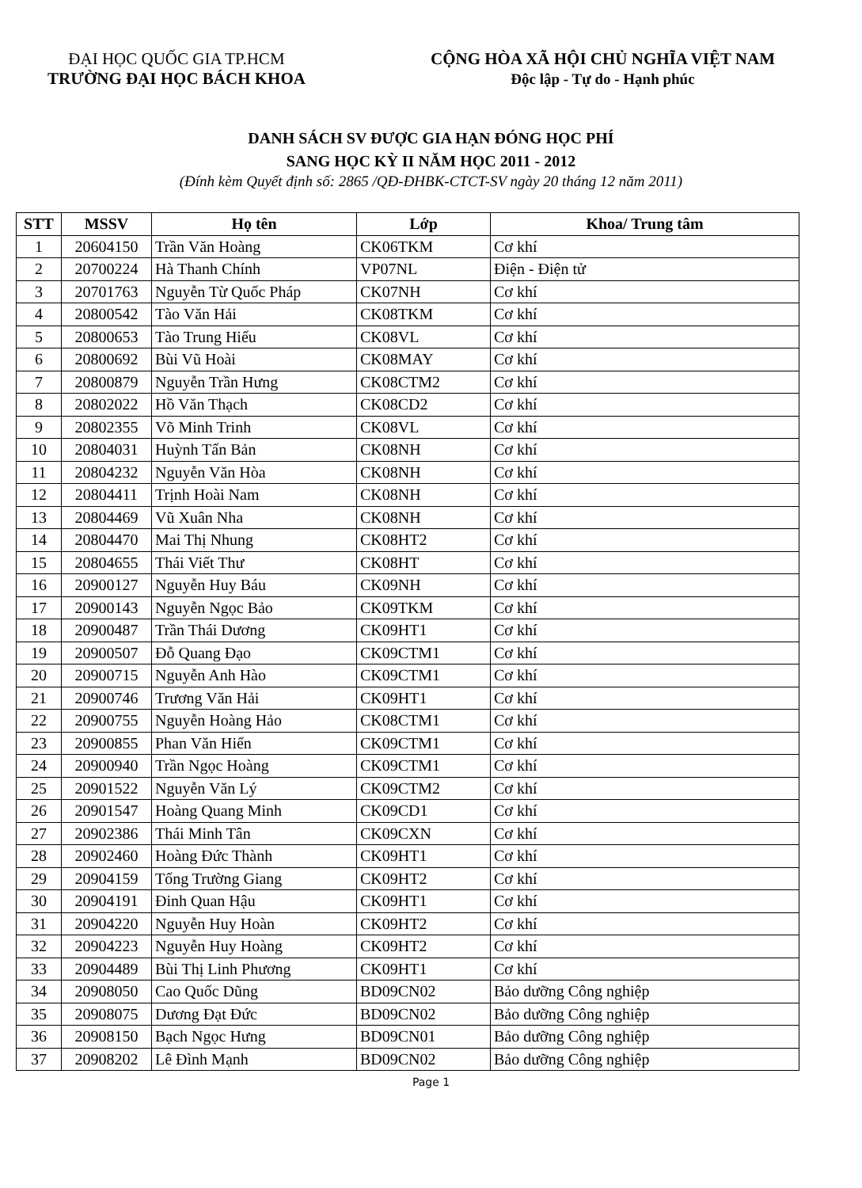ĐẠI HỌC QUỐC GIA TP.HCM
TRƯỜNG ĐẠI HỌC BÁCH KHOA
CỘNG HÒA XÃ HỘI CHỦ NGHĨA VIỆT NAM
Độc lập - Tự do - Hạnh phúc
DANH SÁCH SV ĐƯỢC GIA HẠN ĐÓNG HỌC PHÍ
SANG HỌC KỲ II NĂM HỌC 2011 - 2012
(Đính kèm Quyết định số: 2865 /QĐ-ĐHBK-CTCT-SV ngày 20 tháng 12 năm 2011)
| STT | MSSV | Họ tên | Lớp | Khoa/ Trung tâm |
| --- | --- | --- | --- | --- |
| 1 | 20604150 | Trần Văn Hoàng | CK06TKM | Cơ khí |
| 2 | 20700224 | Hà Thanh Chính | VP07NL | Điện - Điện tử |
| 3 | 20701763 | Nguyễn Từ Quốc Pháp | CK07NH | Cơ khí |
| 4 | 20800542 | Tào Văn Hải | CK08TKM | Cơ khí |
| 5 | 20800653 | Tào Trung Hiếu | CK08VL | Cơ khí |
| 6 | 20800692 | Bùi Vũ Hoài | CK08MAY | Cơ khí |
| 7 | 20800879 | Nguyễn Trần Hưng | CK08CTM2 | Cơ khí |
| 8 | 20802022 | Hồ Văn Thạch | CK08CD2 | Cơ khí |
| 9 | 20802355 | Võ Minh Trinh | CK08VL | Cơ khí |
| 10 | 20804031 | Huỳnh Tấn Bản | CK08NH | Cơ khí |
| 11 | 20804232 | Nguyễn Văn Hòa | CK08NH | Cơ khí |
| 12 | 20804411 | Trịnh Hoài Nam | CK08NH | Cơ khí |
| 13 | 20804469 | Vũ Xuân Nha | CK08NH | Cơ khí |
| 14 | 20804470 | Mai Thị Nhung | CK08HT2 | Cơ khí |
| 15 | 20804655 | Thái Viết Thư | CK08HT | Cơ khí |
| 16 | 20900127 | Nguyễn Huy Báu | CK09NH | Cơ khí |
| 17 | 20900143 | Nguyễn Ngọc Bảo | CK09TKM | Cơ khí |
| 18 | 20900487 | Trần Thái Dương | CK09HT1 | Cơ khí |
| 19 | 20900507 | Đỗ Quang Đạo | CK09CTM1 | Cơ khí |
| 20 | 20900715 | Nguyễn Anh Hào | CK09CTM1 | Cơ khí |
| 21 | 20900746 | Trương Văn Hải | CK09HT1 | Cơ khí |
| 22 | 20900755 | Nguyễn Hoàng Hảo | CK08CTM1 | Cơ khí |
| 23 | 20900855 | Phan Văn Hiển | CK09CTM1 | Cơ khí |
| 24 | 20900940 | Trần Ngọc Hoàng | CK09CTM1 | Cơ khí |
| 25 | 20901522 | Nguyễn Văn Lý | CK09CTM2 | Cơ khí |
| 26 | 20901547 | Hoàng Quang Minh | CK09CD1 | Cơ khí |
| 27 | 20902386 | Thái Minh Tân | CK09CXN | Cơ khí |
| 28 | 20902460 | Hoàng Đức Thành | CK09HT1 | Cơ khí |
| 29 | 20904159 | Tống Trường Giang | CK09HT2 | Cơ khí |
| 30 | 20904191 | Đinh Quan Hậu | CK09HT1 | Cơ khí |
| 31 | 20904220 | Nguyễn Huy Hoàn | CK09HT2 | Cơ khí |
| 32 | 20904223 | Nguyễn Huy Hoàng | CK09HT2 | Cơ khí |
| 33 | 20904489 | Bùi Thị Linh Phương | CK09HT1 | Cơ khí |
| 34 | 20908050 | Cao Quốc Dũng | BD09CN02 | Bảo dưỡng Công nghiệp |
| 35 | 20908075 | Dương Đạt Đức | BD09CN02 | Bảo dưỡng Công nghiệp |
| 36 | 20908150 | Bạch Ngọc Hưng | BD09CN01 | Bảo dưỡng Công nghiệp |
| 37 | 20908202 | Lê Đình Mạnh | BD09CN02 | Bảo dưỡng Công nghiệp |
Page 1